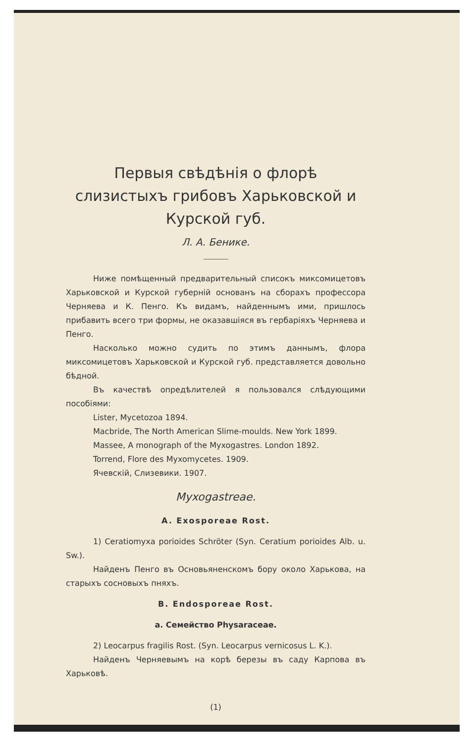Первыя свѣдѣнія о флорѣ слизистыхъ грибовъ Харьковской и Курской губ.
Л. А. Бенике.
Ниже помѣщенный предварительный списокъ миксомицетовъ Харьковской и Курской губерній основанъ на сборахъ профессора Черняева и К. Пенго. Къ видамъ, найденнымъ ими, пришлось прибавить всего три формы, не оказавшіяся въ гербаріяхъ Черняева и Пенго.
Насколько можно судить по этимъ даннымъ, флора миксомицетовъ Харьковской и Курской губ. представляется довольно бѣдной.
Въ качествѣ опредѣлителей я пользовался слѣдующими пособіями:
Lister, Mycetozoa 1894.
Macbride, The North American Slime-moulds. New York 1899.
Massee, A monograph of the Myxogastres. London 1892.
Torrend, Flore des Myxomycetes. 1909.
Ячевскій, Слизевики. 1907.
Myxogastreae.
A. Exosporeae Rost.
1) Ceratiomyxa porioides Schröter (Syn. Ceratium porioides Alb. u. Sw.).
Найденъ Пенго въ Основьяненскомъ бору около Харькова, на старыхъ сосновыхъ пняхъ.
B. Endosporeae Rost.
a. Семейство Physaraceae.
2) Leocarpus fragilis Rost. (Syn. Leocarpus vernicosus L. K.).
Найденъ Черняевымъ на корѣ березы въ саду Карпова въ Харьковѣ.
(1)